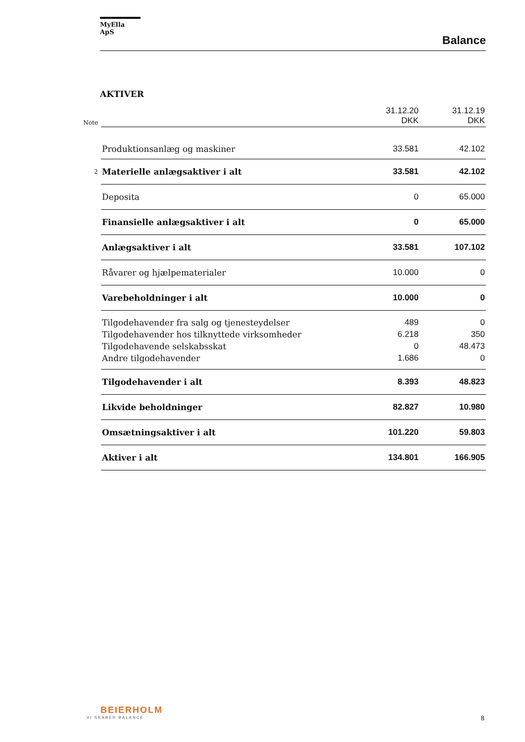MyElla ApS
Balance
AKTIVER
| Note | | 31.12.20 DKK | 31.12.19 DKK |
| | Produktionsanlæg og maskiner | 33.581 | 42.102 |
| 2 | Materielle anlægsaktiver i alt | 33.581 | 42.102 |
| | Deposita | 0 | 65.000 |
| | Finansielle anlægsaktiver i alt | 0 | 65.000 |
| | Anlægsaktiver i alt | 33.581 | 107.102 |
| | Råvarer og hjælpematerialer | 10.000 | 0 |
| | Varebeholdninger i alt | 10.000 | 0 |
| | Tilgodehavender fra salg og tjenesteydelser | 489 | 0 |
| | Tilgodehavender hos tilknyttede virksomheder | 6.218 | 350 |
| | Tilgodehavende selskabsskat | 0 | 48.473 |
| | Andre tilgodehavender | 1.686 | 0 |
| | Tilgodehavender i alt | 8.393 | 48.823 |
| | Likvide beholdninger | 82.827 | 10.980 |
| | Omsætningsaktiver i alt | 101.220 | 59.803 |
| | Aktiver i alt | 134.801 | 166.905 |
BEIERHOLM
VI SKABER BALANCE
8